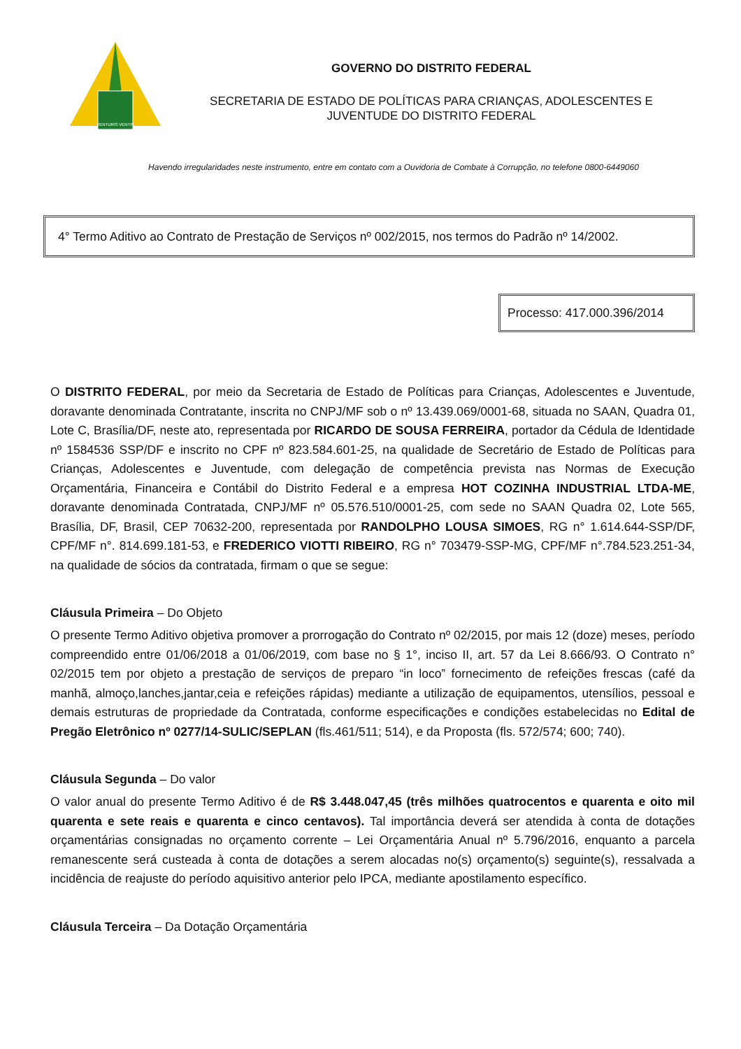VENTURIS VENTIS
GOVERNO DO DISTRITO FEDERAL
SECRETARIA DE ESTADO DE POLÍTICAS PARA CRIANÇAS, ADOLESCENTES E
JUVENTUDE DO DISTRITO FEDERAL
Havendo irregularidades neste instrumento, entre em contato com a Ouvidoria de Combate à Corrupção, no telefone 0800-6449060
4° Termo Aditivo ao Contrato de Prestação de Serviços nº 002/2015, nos termos do Padrão nº 14/2002.
Processo: 417.000.396/2014
O DISTRITO FEDERAL, por meio da Secretaria de Estado de Políticas para Crianças, Adolescentes e Juventude, doravante denominada Contratante, inscrita no CNPJ/MF sob o nº 13.439.069/0001-68, situada no SAAN, Quadra 01, Lote C, Brasília/DF, neste ato, representada por RICARDO DE SOUSA FERREIRA, portador da Cédula de Identidade nº 1584536 SSP/DF e inscrito no CPF nº 823.584.601-25, na qualidade de Secretário de Estado de Políticas para Crianças, Adolescentes e Juventude, com delegação de competência prevista nas Normas de Execução Orçamentária, Financeira e Contábil do Distrito Federal e a empresa HOT COZINHA INDUSTRIAL LTDA-ME, doravante denominada Contratada, CNPJ/MF nº 05.576.510/0001-25, com sede no SAAN Quadra 02, Lote 565, Brasília, DF, Brasil, CEP 70632-200, representada por RANDOLPHO LOUSA SIMOES, RG n° 1.614.644-SSP/DF, CPF/MF n°. 814.699.181-53, e FREDERICO VIOTTI RIBEIRO, RG n° 703479-SSP-MG, CPF/MF n°.784.523.251-34, na qualidade de sócios da contratada, firmam o que se segue:
Cláusula Primeira – Do Objeto
O presente Termo Aditivo objetiva promover a prorrogação do Contrato nº 02/2015, por mais 12 (doze) meses, período compreendido entre 01/06/2018 a 01/06/2019, com base no § 1°, inciso II, art. 57 da Lei 8.666/93. O Contrato n° 02/2015 tem por objeto a prestação de serviços de preparo “in loco” fornecimento de refeições frescas (café da manhã, almoço,lanches,jantar,ceia e refeições rápidas) mediante a utilização de equipamentos, utensílios, pessoal e demais estruturas de propriedade da Contratada, conforme especificações e condições estabelecidas no Edital de Pregão Eletrônico nº 0277/14-SULIC/SEPLAN (fls.461/511; 514), e da Proposta (fls. 572/574; 600; 740).
Cláusula Segunda – Do valor
O valor anual do presente Termo Aditivo é de R$ 3.448.047,45 (três milhões quatrocentos e quarenta e oito mil quarenta e sete reais e quarenta e cinco centavos). Tal importância deverá ser atendida à conta de dotações orçamentárias consignadas no orçamento corrente – Lei Orçamentária Anual nº 5.796/2016, enquanto a parcela remanescente será custeada à conta de dotações a serem alocadas no(s) orçamento(s) seguinte(s), ressalvada a incidência de reajuste do período aquisitivo anterior pelo IPCA, mediante apostilamento específico.
Cláusula Terceira – Da Dotação Orçamentária